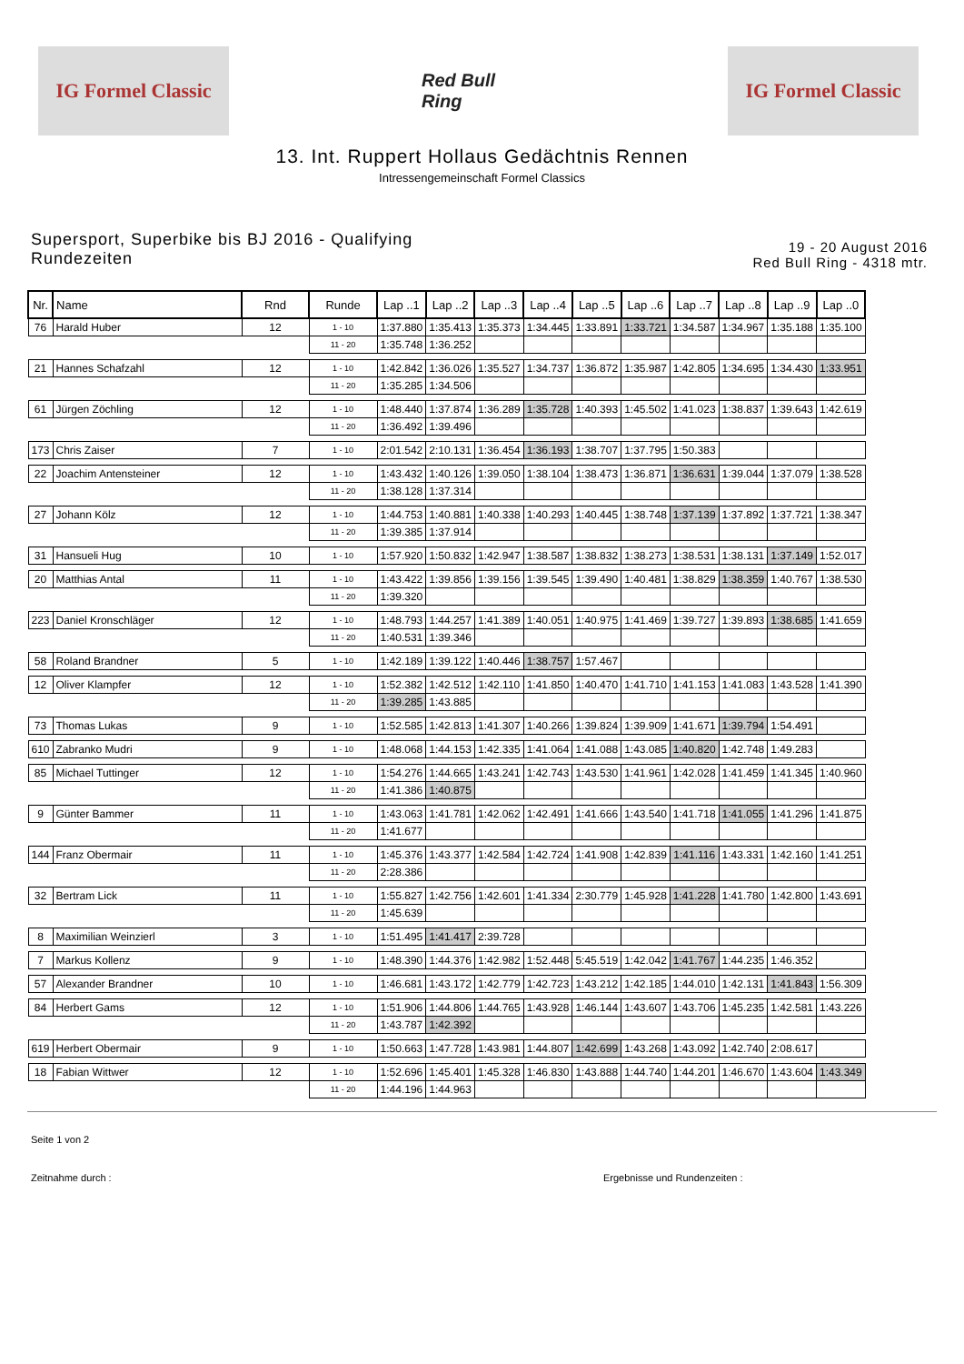IG Formel Classic
Red Bull Ring
IG Formel Classic
13. Int. Ruppert Hollaus Gedächtnis Rennen
Intressengemeinschaft Formel Classics
Supersport, Superbike bis BJ 2016 - Qualifying
Rundezeiten
19 - 20 August 2016
Red Bull Ring - 4318 mtr.
| Nr. | Name | Rnd | Runde | Lap ..1 | Lap ..2 | Lap ..3 | Lap ..4 | Lap ..5 | Lap ..6 | Lap ..7 | Lap ..8 | Lap ..9 | Lap ..0 |
| --- | --- | --- | --- | --- | --- | --- | --- | --- | --- | --- | --- | --- | --- |
| 76 | Harald Huber | 12 | 1 - 10 | 1:37.880 | 1:35.413 | 1:35.373 | 1:34.445 | 1:33.891 | 1:33.721 | 1:34.587 | 1:34.967 | 1:35.188 | 1:35.100 |
| | | | 11 - 20 | 1:35.748 | 1:36.252 | | | | | | | | |
| 21 | Hannes Schafzahl | 12 | 1 - 10 | 1:42.842 | 1:36.026 | 1:35.527 | 1:34.737 | 1:36.872 | 1:35.987 | 1:42.805 | 1:34.695 | 1:34.430 | 1:33.951 |
| | | | 11 - 20 | 1:35.285 | 1:34.506 | | | | | | | | |
| 61 | Jürgen Zöchling | 12 | 1 - 10 | 1:48.440 | 1:37.874 | 1:36.289 | 1:35.728 | 1:40.393 | 1:45.502 | 1:41.023 | 1:38.837 | 1:39.643 | 1:42.619 |
| | | | 11 - 20 | 1:36.492 | 1:39.496 | | | | | | | | |
| 173 | Chris Zaiser | 7 | 1 - 10 | 2:01.542 | 2:10.131 | 1:36.454 | 1:36.193 | 1:38.707 | 1:37.795 | 1:50.383 | | | |
| 22 | Joachim Antensteiner | 12 | 1 - 10 | 1:43.432 | 1:40.126 | 1:39.050 | 1:38.104 | 1:38.473 | 1:36.871 | 1:36.631 | 1:39.044 | 1:37.079 | 1:38.528 |
| | | | 11 - 20 | 1:38.128 | 1:37.314 | | | | | | | | |
| 27 | Johann Kölz | 12 | 1 - 10 | 1:44.753 | 1:40.881 | 1:40.338 | 1:40.293 | 1:40.445 | 1:38.748 | 1:37.139 | 1:37.892 | 1:37.721 | 1:38.347 |
| | | | 11 - 20 | 1:39.385 | 1:37.914 | | | | | | | | |
| 31 | Hansueli Hug | 10 | 1 - 10 | 1:57.920 | 1:50.832 | 1:42.947 | 1:38.587 | 1:38.832 | 1:38.273 | 1:38.531 | 1:38.131 | 1:37.149 | 1:52.017 |
| 20 | Matthias Antal | 11 | 1 - 10 | 1:43.422 | 1:39.856 | 1:39.156 | 1:39.545 | 1:39.490 | 1:40.481 | 1:38.829 | 1:38.359 | 1:40.767 | 1:38.530 |
| | | | 11 - 20 | 1:39.320 | | | | | | | | | |
| 223 | Daniel Kronschläger | 12 | 1 - 10 | 1:48.793 | 1:44.257 | 1:41.389 | 1:40.051 | 1:40.975 | 1:41.469 | 1:39.727 | 1:39.893 | 1:38.685 | 1:41.659 |
| | | | 11 - 20 | 1:40.531 | 1:39.346 | | | | | | | | |
| 58 | Roland Brandner | 5 | 1 - 10 | 1:42.189 | 1:39.122 | 1:40.446 | 1:38.757 | 1:57.467 | | | | | |
| 12 | Oliver Klampfer | 12 | 1 - 10 | 1:52.382 | 1:42.512 | 1:42.110 | 1:41.850 | 1:40.470 | 1:41.710 | 1:41.153 | 1:41.083 | 1:43.528 | 1:41.390 |
| | | | 11 - 20 | 1:39.285 | 1:43.885 | | | | | | | | |
| 73 | Thomas Lukas | 9 | 1 - 10 | 1:52.585 | 1:42.813 | 1:41.307 | 1:40.266 | 1:39.824 | 1:39.909 | 1:41.671 | 1:39.794 | 1:54.491 | |
| 610 | Zabranko Mudri | 9 | 1 - 10 | 1:48.068 | 1:44.153 | 1:42.335 | 1:41.064 | 1:41.088 | 1:43.085 | 1:40.820 | 1:42.748 | 1:49.283 | |
| 85 | Michael Tuttinger | 12 | 1 - 10 | 1:54.276 | 1:44.665 | 1:43.241 | 1:42.743 | 1:43.530 | 1:41.961 | 1:42.028 | 1:41.459 | 1:41.345 | 1:40.960 |
| | | | 11 - 20 | 1:41.386 | 1:40.875 | | | | | | | | |
| 9 | Günter Bammer | 11 | 1 - 10 | 1:43.063 | 1:41.781 | 1:42.062 | 1:42.491 | 1:41.666 | 1:43.540 | 1:41.718 | 1:41.055 | 1:41.296 | 1:41.875 |
| | | | 11 - 20 | 1:41.677 | | | | | | | | | |
| 144 | Franz Obermair | 11 | 1 - 10 | 1:45.376 | 1:43.377 | 1:42.584 | 1:42.724 | 1:41.908 | 1:42.839 | 1:41.116 | 1:43.331 | 1:42.160 | 1:41.251 |
| | | | 11 - 20 | 2:28.386 | | | | | | | | | |
| 32 | Bertram Lick | 11 | 1 - 10 | 1:55.827 | 1:42.756 | 1:42.601 | 1:41.334 | 2:30.779 | 1:45.928 | 1:41.228 | 1:41.780 | 1:42.800 | 1:43.691 |
| | | | 11 - 20 | 1:45.639 | | | | | | | | | |
| 8 | Maximilian Weinzierl | 3 | 1 - 10 | 1:51.495 | 1:41.417 | 2:39.728 | | | | | | | |
| 7 | Markus Kollenz | 9 | 1 - 10 | 1:48.390 | 1:44.376 | 1:42.982 | 1:52.448 | 5:45.519 | 1:42.042 | 1:41.767 | 1:44.235 | 1:46.352 | |
| 57 | Alexander Brandner | 10 | 1 - 10 | 1:46.681 | 1:43.172 | 1:42.779 | 1:42.723 | 1:43.212 | 1:42.185 | 1:44.010 | 1:42.131 | 1:41.843 | 1:56.309 |
| 84 | Herbert Gams | 12 | 1 - 10 | 1:51.906 | 1:44.806 | 1:44.765 | 1:43.928 | 1:46.144 | 1:43.607 | 1:43.706 | 1:45.235 | 1:42.581 | 1:43.226 |
| | | | 11 - 20 | 1:43.787 | 1:42.392 | | | | | | | | |
| 619 | Herbert Obermair | 9 | 1 - 10 | 1:50.663 | 1:47.728 | 1:43.981 | 1:44.807 | 1:42.699 | 1:43.268 | 1:43.092 | 1:42.740 | 2:08.617 | |
| 18 | Fabian Wittwer | 12 | 1 - 10 | 1:52.696 | 1:45.401 | 1:45.328 | 1:46.830 | 1:43.888 | 1:44.740 | 1:44.201 | 1:46.670 | 1:43.604 | 1:43.349 |
| | | | 11 - 20 | 1:44.196 | 1:44.963 | | | | | | | | |
Seite 1 von 2
Zeitnahme durch : Ergebnisse und Rundenzeiten :